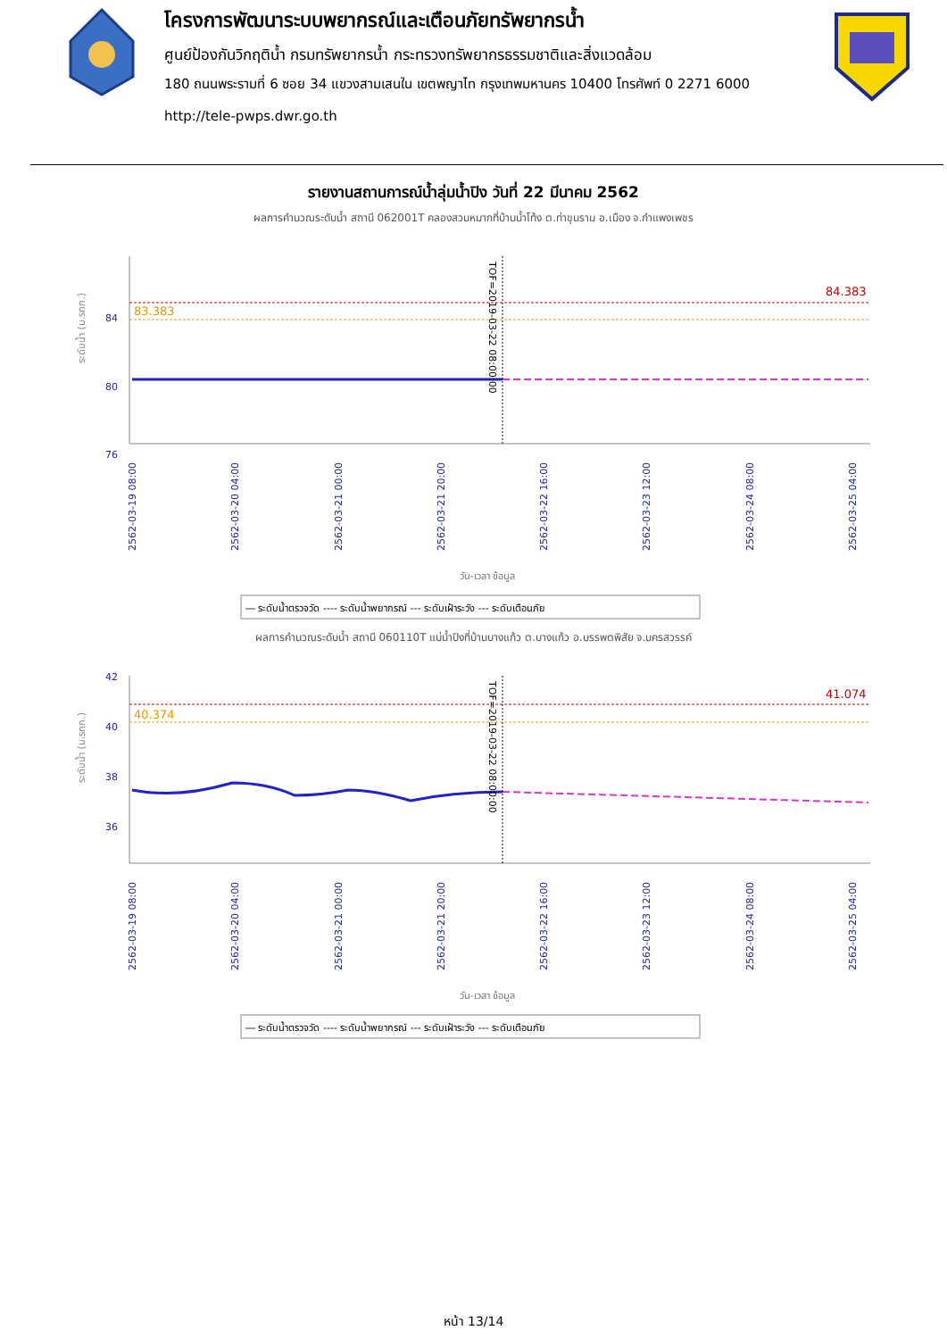โครงการพัฒนาระบบพยากรณ์และเตือนภัยทรัพยากรน้ำ
ศูนย์ป้องกันวิกฤติน้ำ กรมทรัพยากรน้ำ กระทรวงทรัพยากรธรรมชาติและสิ่งแวดล้อม
180 ถนนพระรามที่ 6 ซอย 34 แขวงสามเสนใน เขตพญาไท กรุงเทพมหานคร 10400 โทรศัพท์ 0 2271 6000
http://tele-pwps.dwr.go.th
รายงานสถานการณ์น้ำลุ่มน้ำปิง วันที่ 22 มีนาคม 2562
ผลการคำนวณระดับน้ำ สถานี 062001T คลองสวนหมากที่บ้านน้ำโท้ง ต.ท่าขุนราม อ.เมือง จ.กำแพงเพชร
ระดับน้ำ (ม.รทก.)
84
80
76
84.383
83.383
TOF=2019-03-22 08:00:00
2562-03-19 08:00
2562-03-20 04:00
2562-03-21 00:00
2562-03-21 20:00
2562-03-22 16:00
2562-03-23 12:00
2562-03-24 08:00
2562-03-25 04:00
วัน-เวลา ข้อมูล
― ระดับน้ำตรวจวัด ---- ระดับน้ำพยากรณ์ --- ระดับเฝ้าระวัง --- ระดับเตือนภัย
ผลการคำนวณระดับน้ำ สถานี 060110T แม่น้ำปิงที่บ้านบางแก้ว ต.บางแก้ว อ.บรรพตพิสัย จ.นครสวรรค์
ระดับน้ำ (ม.รทก.)
42
40
38
36
41.074
40.374
TOF=2019-03-22 08:00:00
2562-03-19 08:00
2562-03-20 04:00
2562-03-21 00:00
2562-03-21 20:00
2562-03-22 16:00
2562-03-23 12:00
2562-03-24 08:00
2562-03-25 04:00
วัน-เวลา ข้อมูล
― ระดับน้ำตรวจวัด ---- ระดับน้ำพยากรณ์ --- ระดับเฝ้าระวัง --- ระดับเตือนภัย
หน้า 13/14